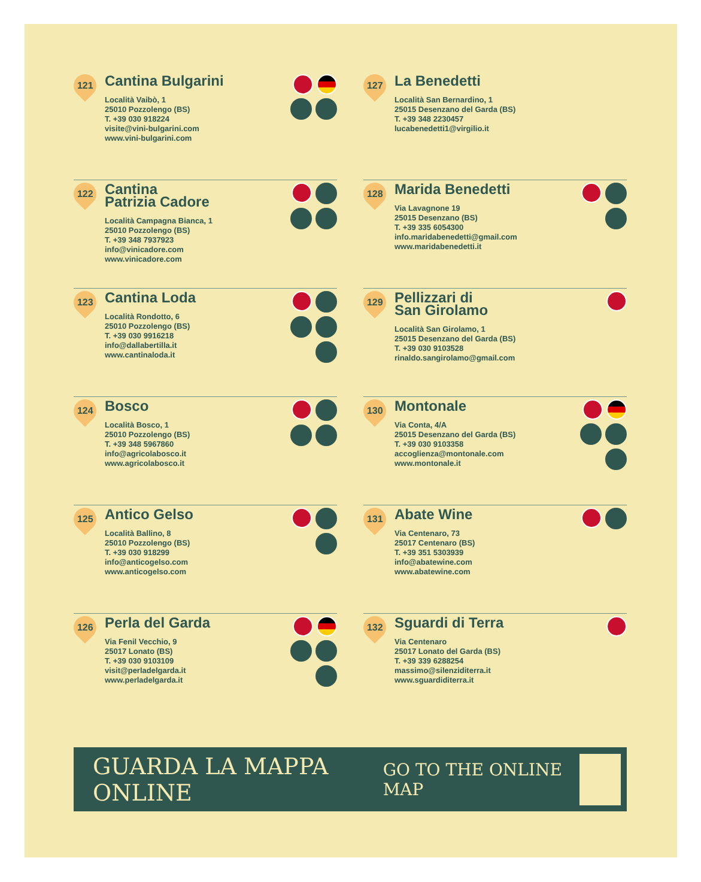121
Cantina Bulgarini
Località Vaibò, 1
25010 Pozzolengo (BS)
T. +39 030 918224
visite@vini-bulgarini.com
www.vini-bulgarini.com
127
La Benedetti
Località San Bernardino, 1
25015 Desenzano del Garda (BS)
T. +39 348 2230457
lucabenedetti1@virgilio.it
122
Cantina
Patrizia Cadore
Località Campagna Bianca, 1
25010 Pozzolengo (BS)
T. +39 348 7937923
info@vinicadore.com
www.vinicadore.com
128
Marida Benedetti
Via Lavagnone 19
25015 Desenzano (BS)
T. +39 335 6054300
info.maridabenedetti@gmail.com
www.maridabenedetti.it
123
Cantina Loda
Località Rondotto, 6
25010 Pozzolengo (BS)
T. +39 030 9916218
info@dallabertilla.it
www.cantinaloda.it
129
Pellizzari di
San Girolamo
Località San Girolamo, 1
25015 Desenzano del Garda (BS)
T. +39 030 9103528
rinaldo.sangirolamo@gmail.com
124
Bosco
Località Bosco, 1
25010 Pozzolengo (BS)
T. +39 348 5967860
info@agricolabosco.it
www.agricolabosco.it
130
Montonale
Via Conta, 4/A
25015 Desenzano del Garda (BS)
T. +39 030 9103358
accoglienza@montonale.com
www.montonale.it
125
Antico Gelso
Località Ballino, 8
25010 Pozzolengo (BS)
T. +39 030 918299
info@anticogelso.com
www.anticogelso.com
131
Abate Wine
Via Centenaro, 73
25017 Centenaro (BS)
T. +39 351 5303939
info@abatewine.com
www.abatewine.com
126
Perla del Garda
Via Fenil Vecchio, 9
25017 Lonato (BS)
T. +39 030 9103109
visit@perladelgarda.it
www.perladelgarda.it
132
Sguardi di Terra
Via Centenaro
25017 Lonato del Garda (BS)
T. +39 339 6288254
massimo@silenziditerra.it
www.sguardiditerra.it
GUARDA LA MAPPA ONLINE GO TO THE ONLINE MAP